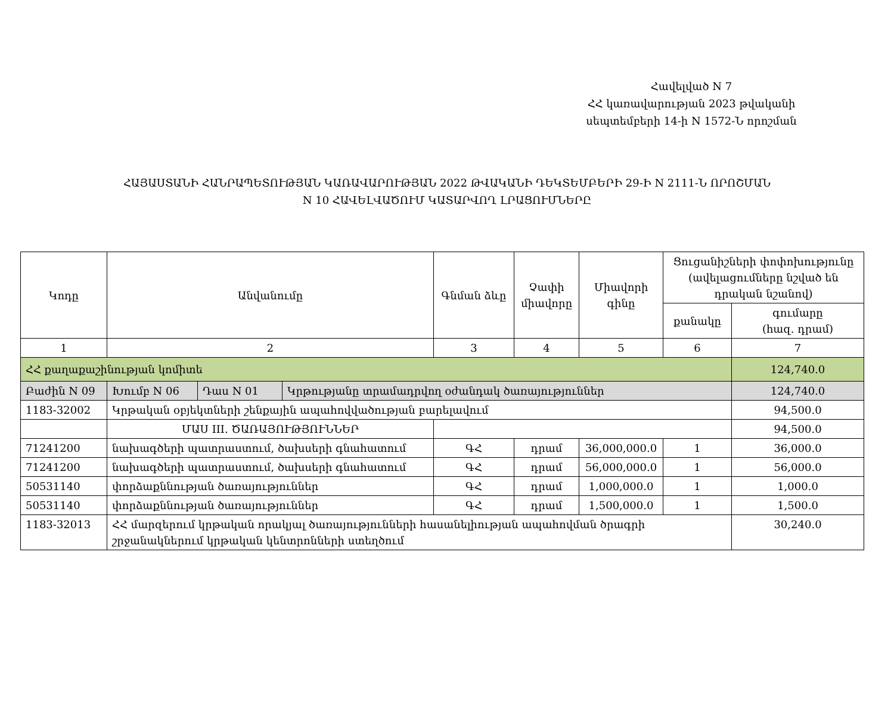Հավելված N 7
ՀՀ կառավարության 2023 թվականի
սեպտեմբերի 14-ի N 1572-Ն որոշման
ՀԱՅԱՍՏԱՆԻ ՀԱՆՐԱՊԵՏՈՒԹՅԱՆ ԿԱՌԱՎԱՐՈՒԹՅԱՆ 2022 ԹՎԱԿԱՆԻ ԴԵԿՏԵՄԲԵՐԻ 29-Ի N 2111-Ն ՈՐՈՇՄԱՆ
N 10 ՀԱՎԵԼՎԱԾՈՒՄ ԿԱՏԱՐՎՈՂ ԼՐԱՑՈՒՄՆԵՐԸ
| Կոդը | Անվանումը | | | Գնման ձևը | Չափի միավորը | Միավորի գինը | Ցուցանիշների փոփոխությունը (ավելացումները նշված են դրական նշանով) | |
| --- | --- | --- | --- | --- | --- | --- | --- | --- |
| | | | | | | | քանակը | գումարը (հազ. դրամ) |
| 1 | 2 | | | 3 | 4 | 5 | 6 | 7 |
| ՀՀ քաղաքաշինության կոմիտե | | | | | | | | 124,740.0 |
| Բաժին N 09 | Խումբ N 06 | Դաս N 01 | Կրթությանը տրամադրվող օժանդակ ծառայություններ | | | | | 124,740.0 |
| 1183-32002 | Կրթական օբյեկտների շենքային ապահովվածության բարելավում | | | | | | | 94,500.0 |
| | ՄԱՍ III. ԾԱՌԱՅՈՒԹՅՈՒՆՆԵՐ | | | | | | | 94,500.0 |
| 71241200 | նախագծերի պատրաստում, ծախսերի գնահատում | | | ԳՀ | դրամ | 36,000,000.0 | 1 | 36,000.0 |
| 71241200 | նախագծերի պատրաստում, ծախսերի գնահատում | | | ԳՀ | դրամ | 56,000,000.0 | 1 | 56,000.0 |
| 50531140 | փորձաքննության ծառայություններ | | | ԳՀ | դրամ | 1,000,000.0 | 1 | 1,000.0 |
| 50531140 | փորձաքննության ծառայություններ | | | ԳՀ | դրամ | 1,500,000.0 | 1 | 1,500.0 |
| 1183-32013 | ՀՀ մարզերում կրթական որակյալ ծառայությունների հասանելիության ապահովման ծրագրի շրջանակներում կրթական կենտրոնների ստեղծում | | | | | | | 30,240.0 |